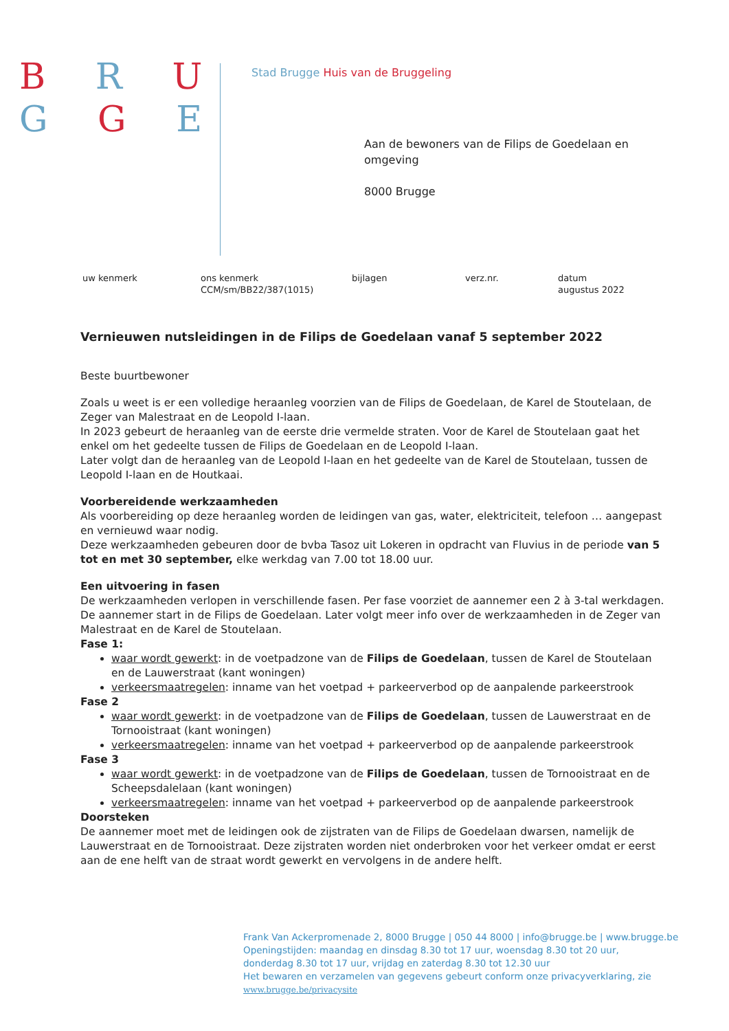B R U
G G E
Stad Brugge Huis van de Bruggeling
Aan de bewoners van de Filips de Goedelaan en
omgeving
8000 Brugge
uw kenmerk ons kenmerk
CCM/sm/BB22/387(1015)
bijlagen verz.nr. datum
augustus 2022
Vernieuwen nutsleidingen in de Filips de Goedelaan vanaf 5 september 2022
Beste buurtbewoner
Zoals u weet is er een volledige heraanleg voorzien van de Filips de Goedelaan, de Karel de Stoutelaan, de Zeger van Malestraat en de Leopold I-laan.
In 2023 gebeurt de heraanleg van de eerste drie vermelde straten. Voor de Karel de Stoutelaan gaat het enkel om het gedeelte tussen de Filips de Goedelaan en de Leopold I-laan.
Later volgt dan de heraanleg van de Leopold I-laan en het gedeelte van de Karel de Stoutelaan, tussen de Leopold I-laan en de Houtkaai.
Voorbereidende werkzaamheden
Als voorbereiding op deze heraanleg worden de leidingen van gas, water, elektriciteit, telefoon … aangepast en vernieuwd waar nodig.
Deze werkzaamheden gebeuren door de bvba Tasoz uit Lokeren in opdracht van Fluvius in de periode van 5 tot en met 30 september, elke werkdag van 7.00 tot 18.00 uur.
Een uitvoering in fasen
De werkzaamheden verlopen in verschillende fasen. Per fase voorziet de aannemer een 2 à 3-tal werkdagen. De aannemer start in de Filips de Goedelaan. Later volgt meer info over de werkzaamheden in de Zeger van Malestraat en de Karel de Stoutelaan.
Fase 1:
waar wordt gewerkt: in de voetpadzone van de Filips de Goedelaan, tussen de Karel de Stoutelaan en de Lauwerstraat (kant woningen)
verkeersmaatregelen: inname van het voetpad + parkeerverbod op de aanpalende parkeerstrook
Fase 2
waar wordt gewerkt: in de voetpadzone van de Filips de Goedelaan, tussen de Lauwerstraat en de Tornooistraat (kant woningen)
verkeersmaatregelen: inname van het voetpad + parkeerverbod op de aanpalende parkeerstrook
Fase 3
waar wordt gewerkt: in de voetpadzone van de Filips de Goedelaan, tussen de Tornooistraat en de Scheepsdalelaan (kant woningen)
verkeersmaatregelen: inname van het voetpad + parkeerverbod op de aanpalende parkeerstrook
Doorsteken
De aannemer moet met de leidingen ook de zijstraten van de Filips de Goedelaan dwarsen, namelijk de Lauwerstraat en de Tornooistraat. Deze zijstraten worden niet onderbroken voor het verkeer omdat er eerst aan de ene helft van de straat wordt gewerkt en vervolgens in de andere helft.
Frank Van Ackerpromenade 2, 8000 Brugge | 050 44 8000 | info@brugge.be | www.brugge.be
Openingstijden: maandag en dinsdag 8.30 tot 17 uur, woensdag 8.30 tot 20 uur,
donderdag 8.30 tot 17 uur, vrijdag en zaterdag 8.30 tot 12.30 uur
Het bewaren en verzamelen van gegevens gebeurt conform onze privacyverklaring, zie
www.brugge.be/privacysite